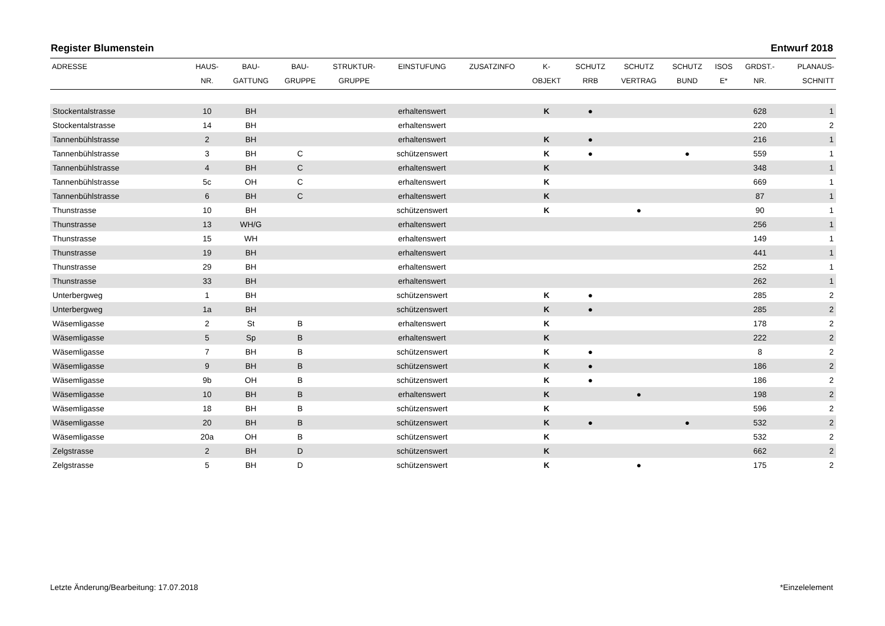Register Blumenstein Entwurf 2018
| ADRESSE | HAUS- NR. | BAU- GATTUNG | BAU- GRUPPE | STRUKTUR- GRUPPE | EINSTUFUNG | ZUSATZINFO | K- OBJEKT | SCHUTZ RRB | SCHUTZ VERTRAG | SCHUTZ BUND | ISOS E* | GRDST.- NR. | PLANAUS- SCHNITT |
| --- | --- | --- | --- | --- | --- | --- | --- | --- | --- | --- | --- | --- | --- |
| Stockentalstrasse | 10 | BH | | | erhaltenswert | | K | ● | | | | 628 | 1 |
| Stockentalstrasse | 14 | BH | | | erhaltenswert | | | | | | | 220 | 2 |
| Tannenbühlstrasse | 2 | BH | | | erhaltenswert | | K | ● | | | | 216 | 1 |
| Tannenbühlstrasse | 3 | BH | C | | schützenswert | | K | ● | | ● | | 559 | 1 |
| Tannenbühlstrasse | 4 | BH | C | | erhaltenswert | | K | | | | | 348 | 1 |
| Tannenbühlstrasse | 5c | OH | C | | erhaltenswert | | K | | | | | 669 | 1 |
| Tannenbühlstrasse | 6 | BH | C | | erhaltenswert | | K | | | | | 87 | 1 |
| Thunstrasse | 10 | BH | | | schützenswert | | K | | ● | | | 90 | 1 |
| Thunstrasse | 13 | WH/G | | | erhaltenswert | | | | | | | 256 | 1 |
| Thunstrasse | 15 | WH | | | erhaltenswert | | | | | | | 149 | 1 |
| Thunstrasse | 19 | BH | | | erhaltenswert | | | | | | | 441 | 1 |
| Thunstrasse | 29 | BH | | | erhaltenswert | | | | | | | 252 | 1 |
| Thunstrasse | 33 | BH | | | erhaltenswert | | | | | | | 262 | 1 |
| Unterbergweg | 1 | BH | | | schützenswert | | K | ● | | | | 285 | 2 |
| Unterbergweg | 1a | BH | | | schützenswert | | K | ● | | | | 285 | 2 |
| Wäsemligasse | 2 | St | B | | erhaltenswert | | K | | | | | 178 | 2 |
| Wäsemligasse | 5 | Sp | B | | erhaltenswert | | K | | | | | 222 | 2 |
| Wäsemligasse | 7 | BH | B | | schützenswert | | K | ● | | | | 8 | 2 |
| Wäsemligasse | 9 | BH | B | | schützenswert | | K | ● | | | | 186 | 2 |
| Wäsemligasse | 9b | OH | B | | schützenswert | | K | ● | | | | 186 | 2 |
| Wäsemligasse | 10 | BH | B | | erhaltenswert | | K | | ● | | | 198 | 2 |
| Wäsemligasse | 18 | BH | B | | schützenswert | | K | | | | | 596 | 2 |
| Wäsemligasse | 20 | BH | B | | schützenswert | | K | ● | | ● | | 532 | 2 |
| Wäsemligasse | 20a | OH | B | | schützenswert | | K | | | | | 532 | 2 |
| Zelgstrasse | 2 | BH | D | | schützenswert | | K | | | | | 662 | 2 |
| Zelgstrasse | 5 | BH | D | | schützenswert | | K | | ● | | | 175 | 2 |
Letzte Änderung/Bearbeitung: 17.07.2018 *Einzelelement